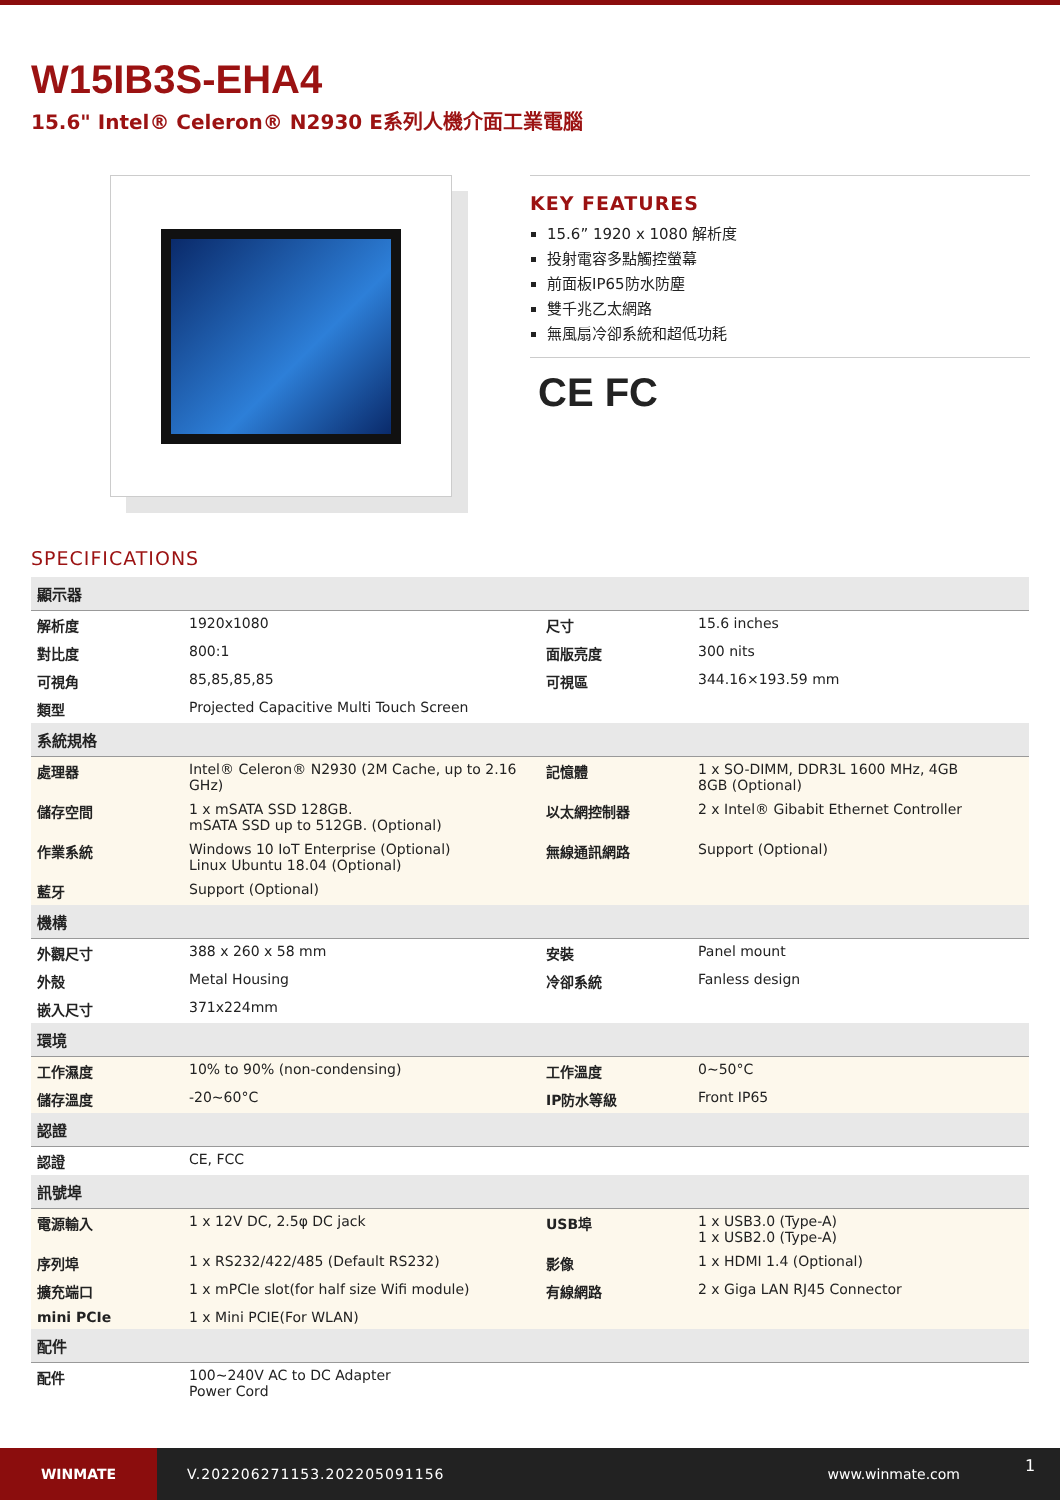W15IB3S-EHA4
15.6" Intel® Celeron® N2930 E系列人機介面工業電腦
KEY FEATURES
15.6” 1920 x 1080 解析度
投射電容多點觸控螢幕
前面板IP65防水防塵
雙千兆乙太網路
無風扇冷卻系統和超低功耗
CE FC
SPECIFICATIONS
| 顯示器 | | | |
| --- | --- | --- | --- |
| 解析度 | 1920x1080 | 尺寸 | 15.6 inches |
| 對比度 | 800:1 | 面版亮度 | 300 nits |
| 可視角 | 85,85,85,85 | 可視區 | 344.16×193.59 mm |
| 類型 | Projected Capacitive Multi Touch Screen | | |
| 系統規格 | | | |
| 處理器 | Intel® Celeron® N2930 (2M Cache, up to 2.16 GHz) | 記憶體 | 1 x SO-DIMM, DDR3L 1600 MHz, 4GB 8GB (Optional) |
| 儲存空間 | 1 x mSATA SSD 128GB. mSATA SSD up to 512GB. (Optional) | 以太網控制器 | 2 x Intel® Gibabit Ethernet Controller |
| 作業系統 | Windows 10 IoT Enterprise (Optional) Linux Ubuntu 18.04 (Optional) | 無線通訊網路 | Support (Optional) |
| 藍牙 | Support (Optional) | | |
| 機構 | | | |
| 外觀尺寸 | 388 x 260 x 58 mm | 安裝 | Panel mount |
| 外殼 | Metal Housing | 冷卻系統 | Fanless design |
| 嵌入尺寸 | 371x224mm | | |
| 環境 | | | |
| 工作濕度 | 10% to 90% (non-condensing) | 工作溫度 | 0~50°C |
| 儲存溫度 | -20~60°C | IP防水等級 | Front IP65 |
| 認證 | | | |
| 認證 | CE, FCC | | |
| 訊號埠 | | | |
| 電源輸入 | 1 x 12V DC, 2.5φ DC jack | USB埠 | 1 x USB3.0 (Type-A) 1 x USB2.0 (Type-A) |
| 序列埠 | 1 x RS232/422/485 (Default RS232) | 影像 | 1 x HDMI 1.4 (Optional) |
| 擴充端口 | 1 x mPCIe slot(for half size Wifi module) | 有線網路 | 2 x Giga LAN RJ45 Connector |
| mini PCIe | 1 x Mini PCIE(For WLAN) | | |
| 配件 | | | |
| 配件 | 100~240V AC to DC Adapter Power Cord | | |
WINMATE
V.202206271153.202205091156 www.winmate.com
1